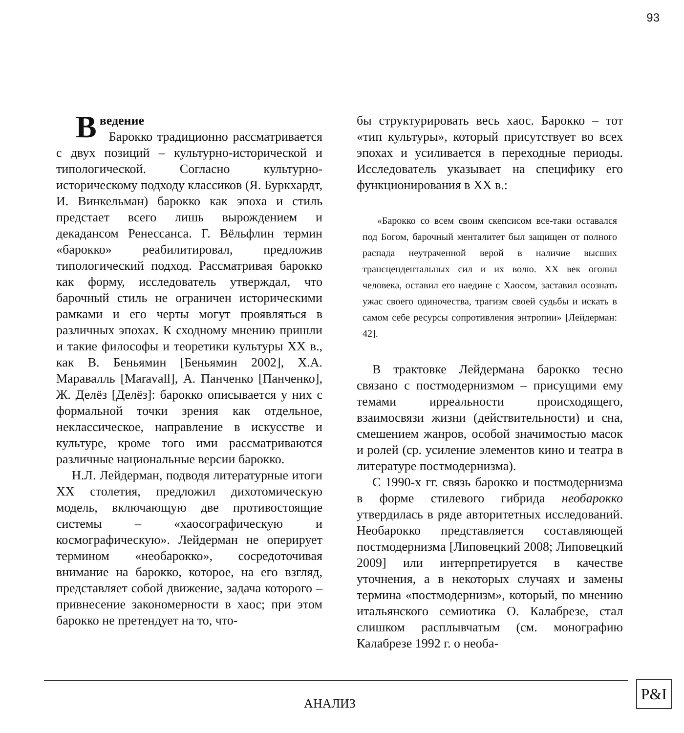93
Введение
Барокко традиционно рассматривается с двух позиций – культурно-исторической и типологической. Согласно культурно-историческому подходу классиков (Я. Буркхардт, И. Винкельман) барокко как эпоха и стиль предстает всего лишь вырождением и декадансом Ренессанса. Г. Вёльфлин термин «барокко» реабилитировал, предложив типологический подход. Рассматривая барокко как форму, исследователь утверждал, что барочный стиль не ограничен историческими рамками и его черты могут проявляться в различных эпохах. К сходному мнению пришли и такие философы и теоретики культуры XX в., как В. Беньямин [Беньямин 2002], Х.А. Маравалль [Maravall], А. Панченко [Панченко], Ж. Делёз [Делёз]: барокко описывается у них с формальной точки зрения как отдельное, неклассическое, направление в искусстве и культуре, кроме того ими рассматриваются различные национальные версии барокко.
Н.Л. Лейдерман, подводя литературные итоги XX столетия, предложил дихотомическую модель, включающую две противостоящие системы – «хаосографическую и космографическую». Лейдерман не оперирует термином «необарокко», сосредоточивая внимание на барокко, которое, на его взгляд, представляет собой движение, задача которого – привнесение закономерности в хаос; при этом барокко не претендует на то, что-
бы структурировать весь хаос. Барокко – тот «тип культуры», который присутствует во всех эпохах и усиливается в переходные периоды. Исследователь указывает на специфику его функционирования в XX в.:
«Барокко со всем своим скепсисом все-таки оставался под Богом, барочный менталитет был защищен от полного распада неутраченной верой в наличие высших трансцендентальных сил и их волю. XX век оголил человека, оставил его наедине с Хаосом, заставил осознать ужас своего одиночества, трагизм своей судьбы и искать в самом себе ресурсы сопротивления энтропии» [Лейдерман: 42].
В трактовке Лейдермана барокко тесно связано с постмодернизмом – присущими ему темами ирреальности происходящего, взаимосвязи жизни (действительности) и сна, смешением жанров, особой значимостью масок и ролей (ср. усиление элементов кино и театра в литературе постмодернизма).
С 1990-х гг. связь барокко и постмодернизма в форме стилевого гибрида необарокко утвердилась в ряде авторитетных исследований. Необарокко представляется составляющей постмодернизма [Липовецкий 2008; Липовецкий 2009] или интерпретируется в качестве уточнения, а в некоторых случаях и замены термина «постмодернизм», который, по мнению итальянского семиотика О. Калабрезе, стал слишком расплывчатым (см. монографию Калабрезе 1992 г. о необа-
АНАЛИЗ
P&I